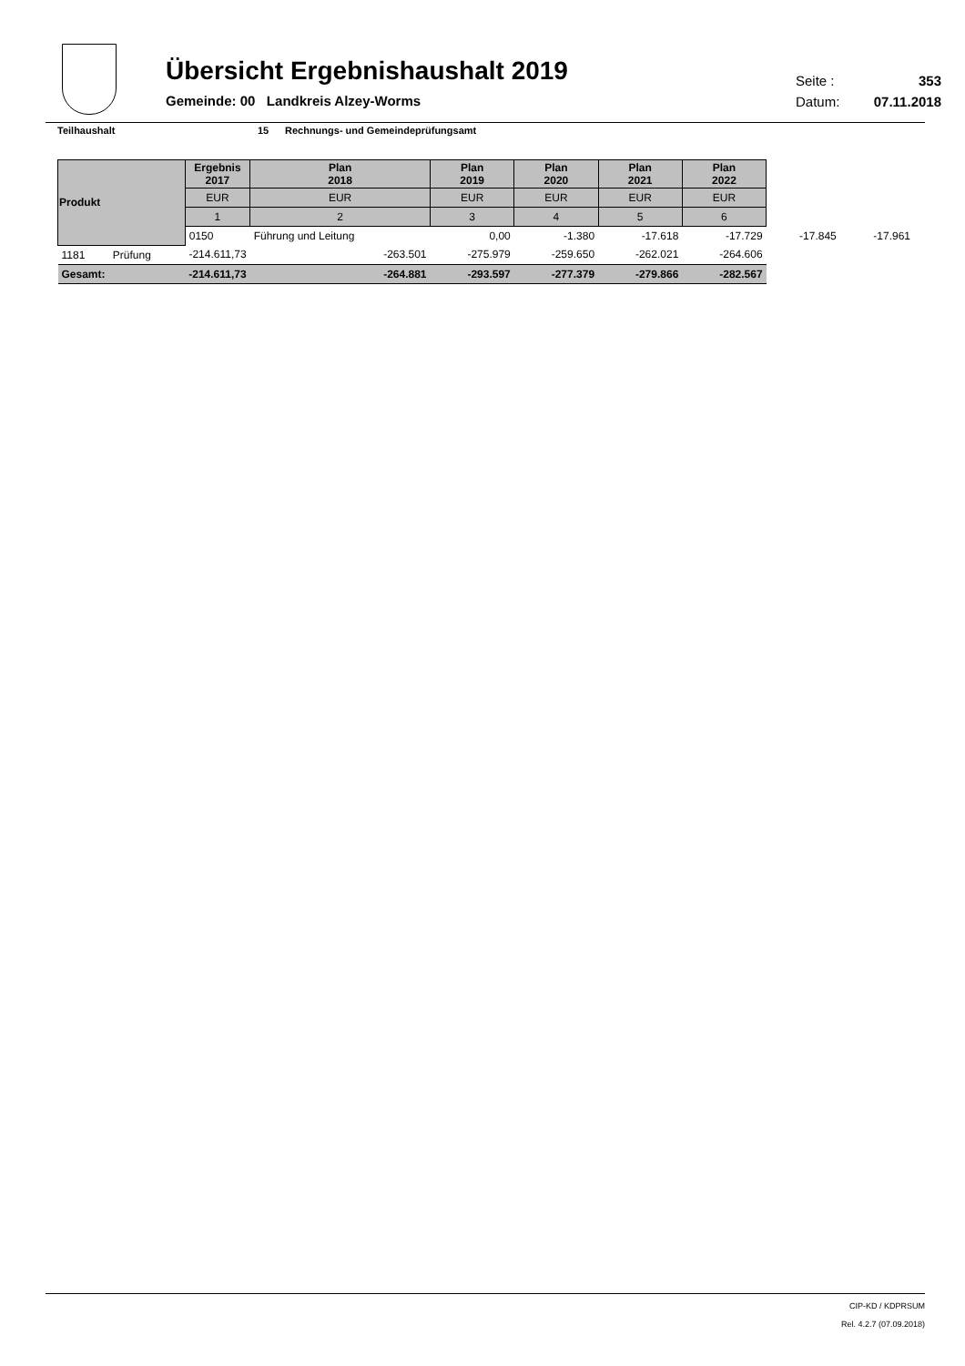Übersicht Ergebnishaushalt 2019
Gemeinde: 00 Landkreis Alzey-Worms
Seite : 353
Datum: 07.11.2018
Teilhaushalt 15 Rechnungs- und Gemeindeprüfungsamt
| Produkt | | Ergebnis 2017 | Plan 2018 | Plan 2019 | Plan 2020 | Plan 2021 | Plan 2022 | | |
| --- | --- | --- | --- | --- | --- | --- | --- | --- | --- |
| | | EUR | EUR | EUR | EUR | EUR | EUR | | |
| | | 1 | 2 | 3 | 4 | 5 | 6 | | |
| | | 0150 | Führung und Leitung | 0,00 | -1.380 | -17.618 | -17.729 | -17.845 | -17.961 |
| 1181 | Prüfung | -214.611,73 | -263.501 | -275.979 | -259.650 | -262.021 | -264.606 | | |
| Gesamt: | | -214.611,73 | -264.881 | -293.597 | -277.379 | -279.866 | -282.567 | | |
CIP-KD / KDPRSUM
Rel. 4.2.7 (07.09.2018)